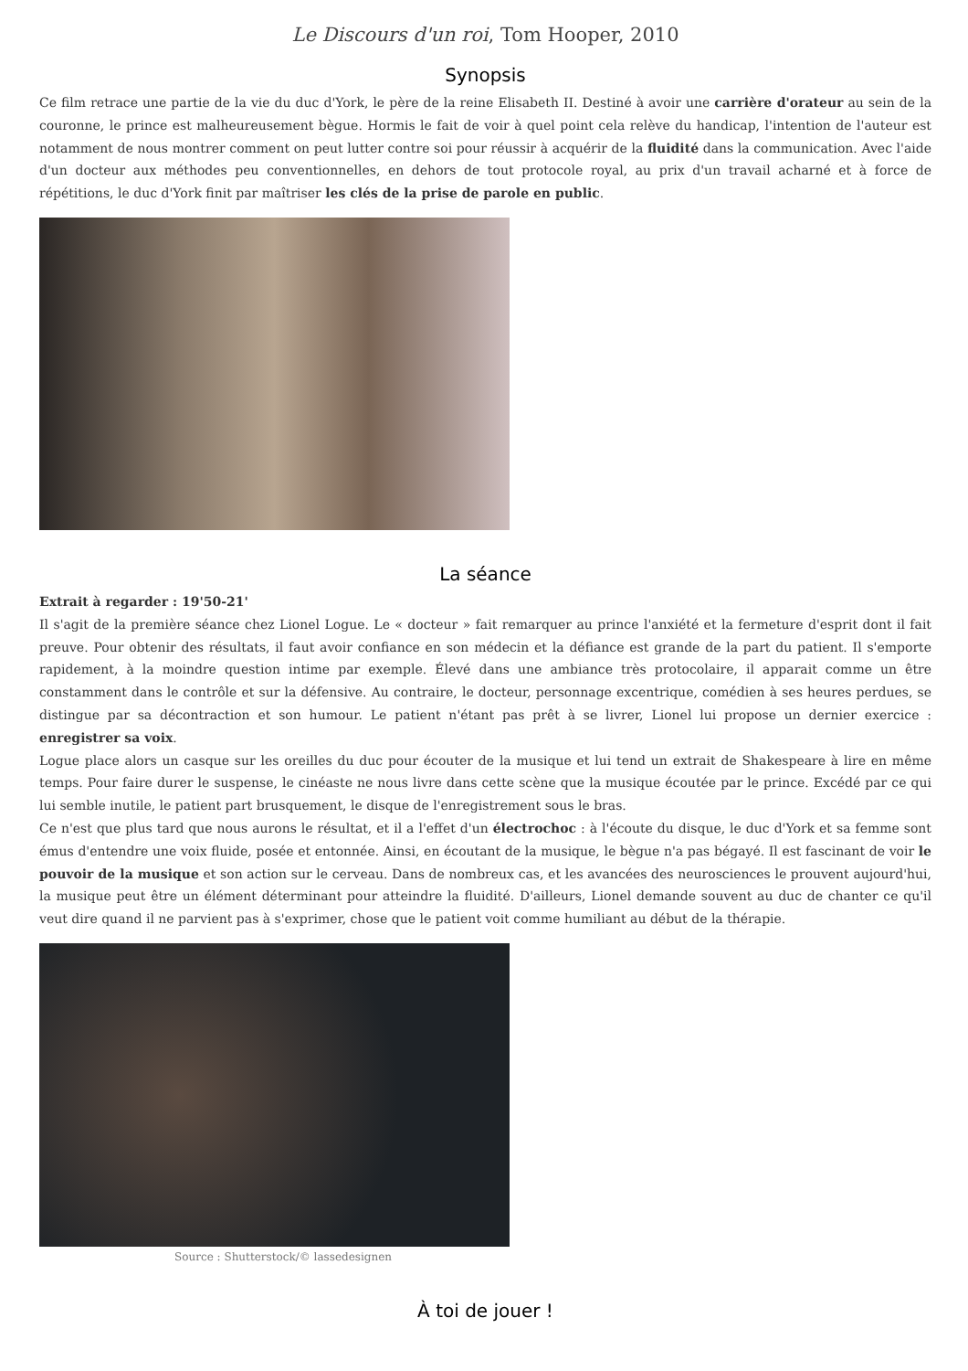Le Discours d'un roi, Tom Hooper, 2010
Synopsis
Ce film retrace une partie de la vie du duc d'York, le père de la reine Elisabeth II. Destiné à avoir une carrière d'orateur au sein de la couronne, le prince est malheureusement bègue. Hormis le fait de voir à quel point cela relève du handicap, l'intention de l'auteur est notamment de nous montrer comment on peut lutter contre soi pour réussir à acquérir de la fluidité dans la communication. Avec l'aide d'un docteur aux méthodes peu conventionnelles, en dehors de tout protocole royal, au prix d'un travail acharné et à force de répétitions, le duc d'York finit par maîtriser les clés de la prise de parole en public.
La séance
Extrait à regarder : 19'50-21'
Il s'agit de la première séance chez Lionel Logue. Le « docteur » fait remarquer au prince l'anxiété et la fermeture d'esprit dont il fait preuve. Pour obtenir des résultats, il faut avoir confiance en son médecin et la défiance est grande de la part du patient. Il s'emporte rapidement, à la moindre question intime par exemple. Élevé dans une ambiance très protocolaire, il apparait comme un être constamment dans le contrôle et sur la défensive. Au contraire, le docteur, personnage excentrique, comédien à ses heures perdues, se distingue par sa décontraction et son humour. Le patient n'étant pas prêt à se livrer, Lionel lui propose un dernier exercice : enregistrer sa voix.
Logue place alors un casque sur les oreilles du duc pour écouter de la musique et lui tend un extrait de Shakespeare à lire en même temps. Pour faire durer le suspense, le cinéaste ne nous livre dans cette scène que la musique écoutée par le prince. Excédé par ce qui lui semble inutile, le patient part brusquement, le disque de l'enregistrement sous le bras.
Ce n'est que plus tard que nous aurons le résultat, et il a l'effet d'un électrochoc : à l'écoute du disque, le duc d'York et sa femme sont émus d'entendre une voix fluide, posée et entonnée. Ainsi, en écoutant de la musique, le bègue n'a pas bégayé. Il est fascinant de voir le pouvoir de la musique et son action sur le cerveau. Dans de nombreux cas, et les avancées des neurosciences le prouvent aujourd'hui, la musique peut être un élément déterminant pour atteindre la fluidité. D'ailleurs, Lionel demande souvent au duc de chanter ce qu'il veut dire quand il ne parvient pas à s'exprimer, chose que le patient voit comme humiliant au début de la thérapie.
Source : Shutterstock/© lassedesignen
À toi de jouer !